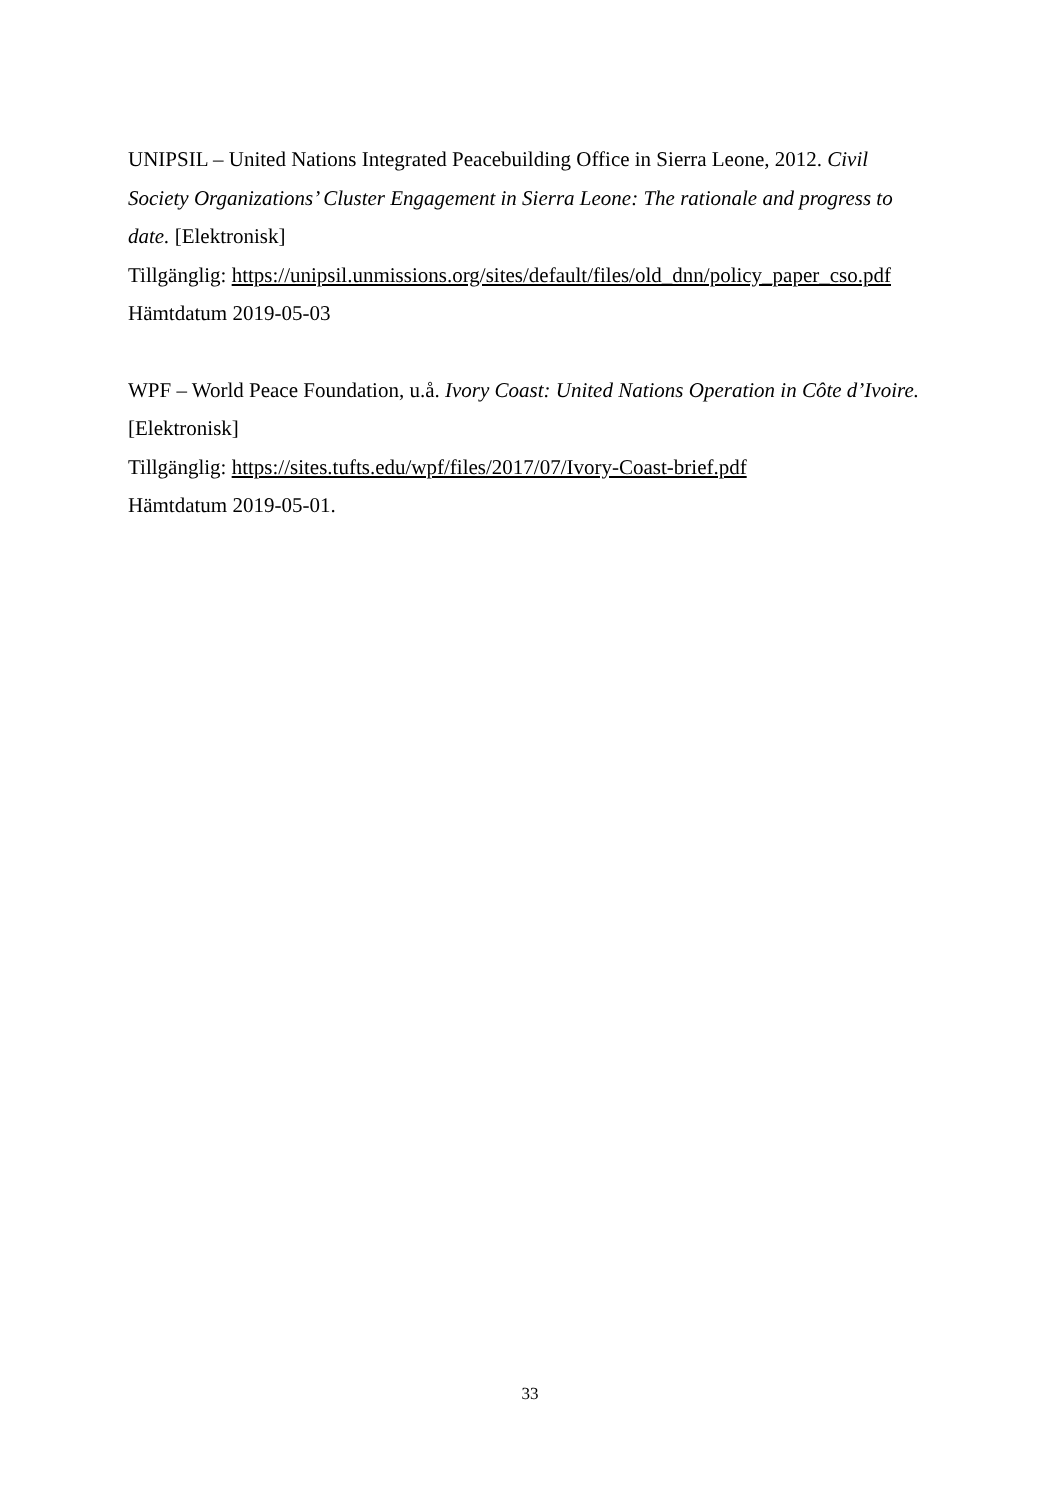UNIPSIL – United Nations Integrated Peacebuilding Office in Sierra Leone, 2012. Civil Society Organizations’ Cluster Engagement in Sierra Leone: The rationale and progress to date. [Elektronisk]
Tillgänglig: https://unipsil.unmissions.org/sites/default/files/old_dnn/policy_paper_cso.pdf
Hämtdatum 2019-05-03
WPF – World Peace Foundation, u.å. Ivory Coast: United Nations Operation in Côte d’Ivoire. [Elektronisk]
Tillgänglig: https://sites.tufts.edu/wpf/files/2017/07/Ivory-Coast-brief.pdf
Hämtdatum 2019-05-01.
33